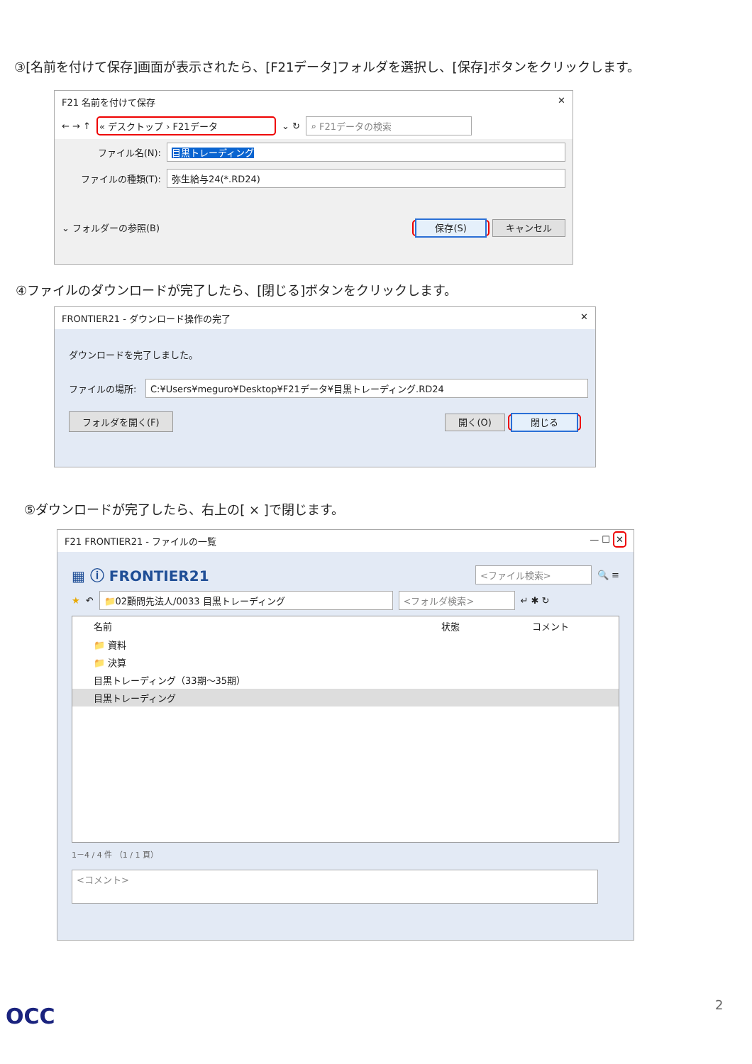③[名前を付けて保存]画面が表示されたら、[F21データ]フォルダを選択し、[保存]ボタンをクリックします。
F21 名前を付けて保存 ✕
← → ↑ « デスクトップ › F21データ ⌄ ↻ ⌕ F21データの検索
ファイル名(N): 目黒トレーディング
ファイルの種類(T): 弥生給与24(*.RD24)
⌄ フォルダーの参照(B) 保存(S) キャンセル
④ファイルのダウンロードが完了したら、[閉じる]ボタンをクリックします。
FRONTIER21 - ダウンロード操作の完了 ✕
ダウンロードを完了しました。
ファイルの場所: C:¥Users¥meguro¥Desktop¥F21データ¥目黒トレーディング.RD24
フォルダを開く(F) 開く(O) 閉じる
⑤ダウンロードが完了したら、右上の[ × ]で閉じます。
F21 FRONTIER21 - ファイルの一覧 — ☐ ✕
▦ ⓘ FRONTIER21 <ファイル検索> 🔍 ≡
★ ↶ 📁02顧問先法人/0033 目黒トレーディング <フォルダ検索> ↵ ✱ ↻
名前 状態 コメント
📁 資料
📁 決算
目黒トレーディング（33期～35期）
目黒トレーディング
1－4 / 4 件 （1 / 1 頁）
<コメント>
2
OCC